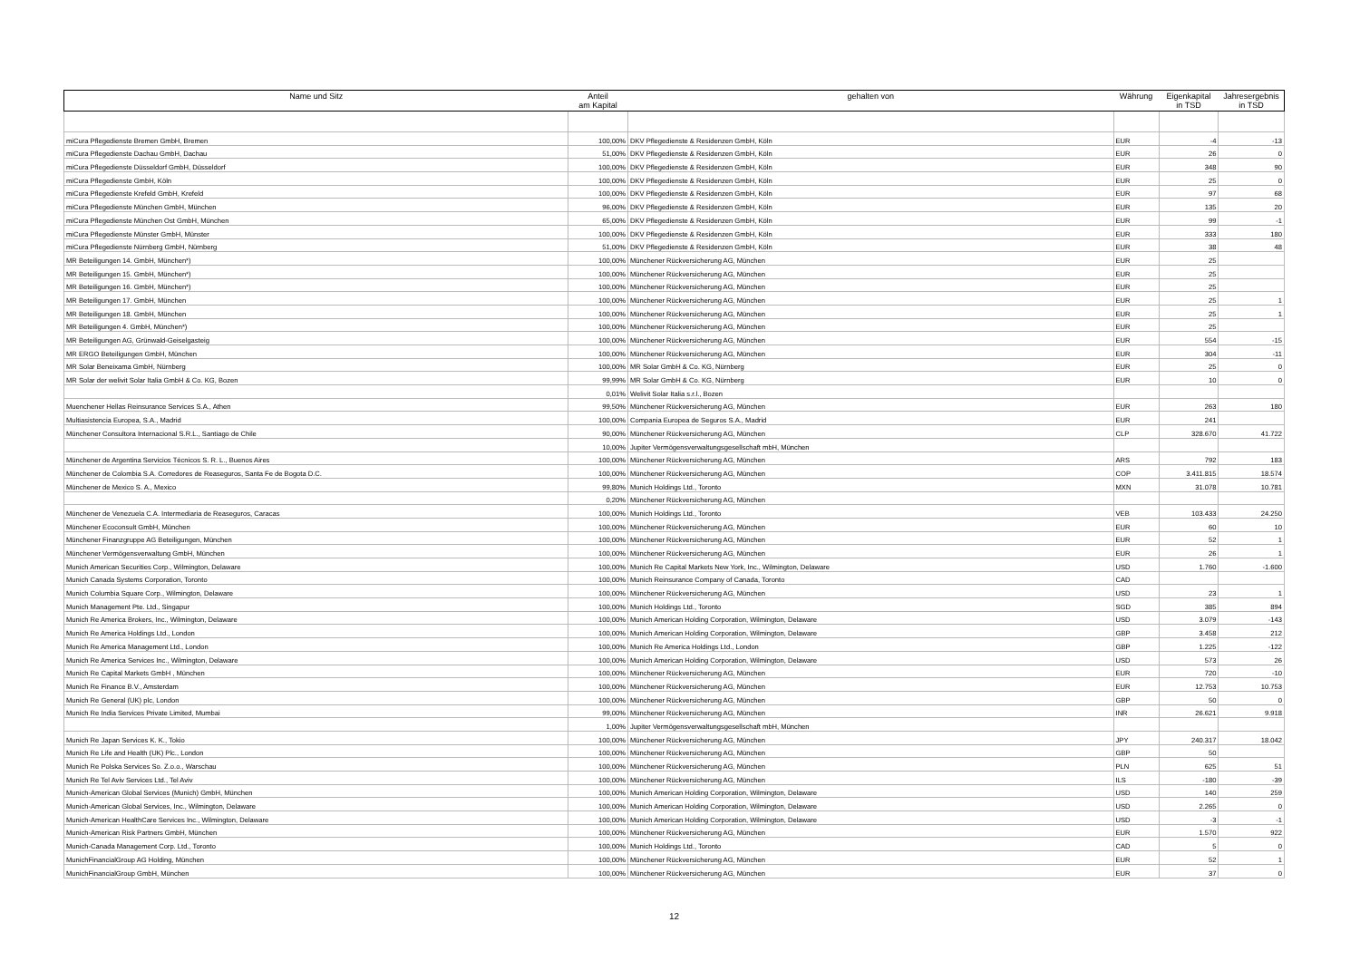| Name und Sitz | Anteil am Kapital | gehalten von | Währung | Eigenkapital in TSD | Jahresergebnis in TSD |
| --- | --- | --- | --- | --- | --- |
| miCura Pflegedienste Bremen GmbH, Bremen | 100,00% | DKV Pflegedienste & Residenzen GmbH, Köln | EUR | -4 | -13 |
| miCura Pflegedienste Dachau GmbH, Dachau | 51,00% | DKV Pflegedienste & Residenzen GmbH, Köln | EUR | 26 | 0 |
| miCura Pflegedienste Düsseldorf GmbH, Düsseldorf | 100,00% | DKV Pflegedienste & Residenzen GmbH, Köln | EUR | 348 | 90 |
| miCura Pflegedienste GmbH, Köln | 100,00% | DKV Pflegedienste & Residenzen GmbH, Köln | EUR | 25 | 0 |
| miCura Pflegedienste Krefeld GmbH, Krefeld | 100,00% | DKV Pflegedienste & Residenzen GmbH, Köln | EUR | 97 | 68 |
| miCura Pflegedienste München GmbH, München | 96,00% | DKV Pflegedienste & Residenzen GmbH, Köln | EUR | 135 | 20 |
| miCura Pflegedienste München Ost GmbH, München | 65,00% | DKV Pflegedienste & Residenzen GmbH, Köln | EUR | 99 | -1 |
| miCura Pflegedienste Münster GmbH, Münster | 100,00% | DKV Pflegedienste & Residenzen GmbH, Köln | EUR | 333 | 180 |
| miCura Pflegedienste Nürnberg GmbH, Nürnberg | 51,00% | DKV Pflegedienste & Residenzen GmbH, Köln | EUR | 38 | 48 |
| MR Beteiligungen 14. GmbH, München*) | 100,00% | Münchener Rückversicherung AG, München | EUR | 25 | |
| MR Beteiligungen 15. GmbH, München*) | 100,00% | Münchener Rückversicherung AG, München | EUR | 25 | |
| MR Beteiligungen 16. GmbH, München*) | 100,00% | Münchener Rückversicherung AG, München | EUR | 25 | |
| MR Beteiligungen 17. GmbH, München | 100,00% | Münchener Rückversicherung AG, München | EUR | 25 | 1 |
| MR Beteiligungen 18. GmbH, München | 100,00% | Münchener Rückversicherung AG, München | EUR | 25 | 1 |
| MR Beteiligungen 4. GmbH, München*) | 100,00% | Münchener Rückversicherung AG, München | EUR | 25 | |
| MR Beteiligungen AG, Grünwald-Geiselgasteig | 100,00% | Münchener Rückversicherung AG, München | EUR | 554 | -15 |
| MR ERGO Beteiligungen GmbH, München | 100,00% | Münchener Rückversicherung AG, München | EUR | 304 | -11 |
| MR Solar Beneixama GmbH, Nürnberg | 100,00% | MR Solar GmbH & Co. KG, Nürnberg | EUR | 25 | 0 |
| MR Solar der welivit Solar Italia GmbH & Co. KG, Bozen | 99,99% | MR Solar GmbH & Co. KG, Nürnberg | EUR | 10 | 0 |
| | 0,01% | Welivit Solar Italia s.r.l., Bozen | | | |
| Muenchener Hellas Reinsurance Services S.A., Athen | 99,50% | Münchener Rückversicherung AG, München | EUR | 263 | 180 |
| Multiasistencia Europea, S.A., Madrid | 100,00% | Compania Europea de Seguros S.A., Madrid | EUR | 241 | |
| Münchener Consultora Internacional S.R.L., Santiago de Chile | 90,00% | Münchener Rückversicherung AG, München | CLP | 328.670 | 41.722 |
| | 10,00% | Jupiter Vermögensverwaltungsgesellschaft mbH, München | | | |
| Münchener de Argentina Servicios Técnicos S. R. L., Buenos Aires | 100,00% | Münchener Rückversicherung AG, München | ARS | 792 | 183 |
| Münchener de Colombia S.A. Corredores de Reaseguros, Santa Fe de Bogota D.C. | 100,00% | Münchener Rückversicherung AG, München | COP | 3.411.815 | 18.574 |
| Münchener de Mexico S. A., Mexico | 99,80% | Munich Holdings Ltd., Toronto | MXN | 31.078 | 10.781 |
| | 0,20% | Münchener Rückversicherung AG, München | | | |
| Münchener de Venezuela C.A. Intermediaria de Reaseguros, Caracas | 100,00% | Munich Holdings Ltd., Toronto | VEB | 103.433 | 24.250 |
| Münchener Ecoconsult GmbH, München | 100,00% | Münchener Rückversicherung AG, München | EUR | 60 | 10 |
| Münchener Finanzgruppe AG Beteiligungen, München | 100,00% | Münchener Rückversicherung AG, München | EUR | 52 | 1 |
| Münchener Vermögensverwaltung GmbH, München | 100,00% | Münchener Rückversicherung AG, München | EUR | 26 | 1 |
| Munich American Securities Corp., Wilmington, Delaware | 100,00% | Munich Re Capital Markets New York, Inc., Wilmington, Delaware | USD | 1.760 | -1.600 |
| Munich Canada Systems Corporation, Toronto | 100,00% | Munich Reinsurance Company of Canada, Toronto | CAD | | |
| Munich Columbia Square Corp., Wilmington, Delaware | 100,00% | Münchener Rückversicherung AG, München | USD | 23 | 1 |
| Munich Management Pte. Ltd., Singapur | 100,00% | Munich Holdings Ltd., Toronto | SGD | 385 | 894 |
| Munich Re America Brokers, Inc., Wilmington, Delaware | 100,00% | Munich American Holding Corporation, Wilmington, Delaware | USD | 3.079 | -143 |
| Munich Re America Holdings Ltd., London | 100,00% | Munich American Holding Corporation, Wilmington, Delaware | GBP | 3.458 | 212 |
| Munich Re America Management Ltd., London | 100,00% | Munich Re America Holdings Ltd., London | GBP | 1.225 | -122 |
| Munich Re America Services Inc., Wilmington, Delaware | 100,00% | Munich American Holding Corporation, Wilmington, Delaware | USD | 573 | 26 |
| Munich Re Capital Markets GmbH , München | 100,00% | Münchener Rückversicherung AG, München | EUR | 720 | -10 |
| Munich Re Finance B.V., Amsterdam | 100,00% | Münchener Rückversicherung AG, München | EUR | 12.753 | 10.753 |
| Munich Re General (UK) plc, London | 100,00% | Münchener Rückversicherung AG, München | GBP | 50 | 0 |
| Munich Re India Services Private Limited, Mumbai | 99,00% | Münchener Rückversicherung AG, München | INR | 26.621 | 9.918 |
| | 1,00% | Jupiter Vermögensverwaltungsgesellschaft mbH, München | | | |
| Munich Re Japan Services K. K., Tokio | 100,00% | Münchener Rückversicherung AG, München | JPY | 240.317 | 18.042 |
| Munich Re Life and Health (UK) Plc., London | 100,00% | Münchener Rückversicherung AG, München | GBP | 50 | |
| Munich Re Polska Services So. Z.o.o., Warschau | 100,00% | Münchener Rückversicherung AG, München | PLN | 625 | 51 |
| Munich Re Tel Aviv Services Ltd., Tel Aviv | 100,00% | Münchener Rückversicherung AG, München | ILS | -180 | -39 |
| Munich-American Global Services (Munich) GmbH, München | 100,00% | Munich American Holding Corporation, Wilmington, Delaware | USD | 140 | 259 |
| Munich-American Global Services, Inc., Wilmington, Delaware | 100,00% | Munich American Holding Corporation, Wilmington, Delaware | USD | 2.265 | 0 |
| Munich-American HealthCare Services Inc., Wilmington, Delaware | 100,00% | Munich American Holding Corporation, Wilmington, Delaware | USD | -3 | -1 |
| Munich-American Risk Partners GmbH, München | 100,00% | Münchener Rückversicherung AG, München | EUR | 1.570 | 922 |
| Munich-Canada Management Corp. Ltd., Toronto | 100,00% | Munich Holdings Ltd., Toronto | CAD | 5 | 0 |
| MunichFinancialGroup AG Holding, München | 100,00% | Münchener Rückversicherung AG, München | EUR | 52 | 1 |
| MunichFinancialGroup GmbH, München | 100,00% | Münchener Rückversicherung AG, München | EUR | 37 | 0 |
12